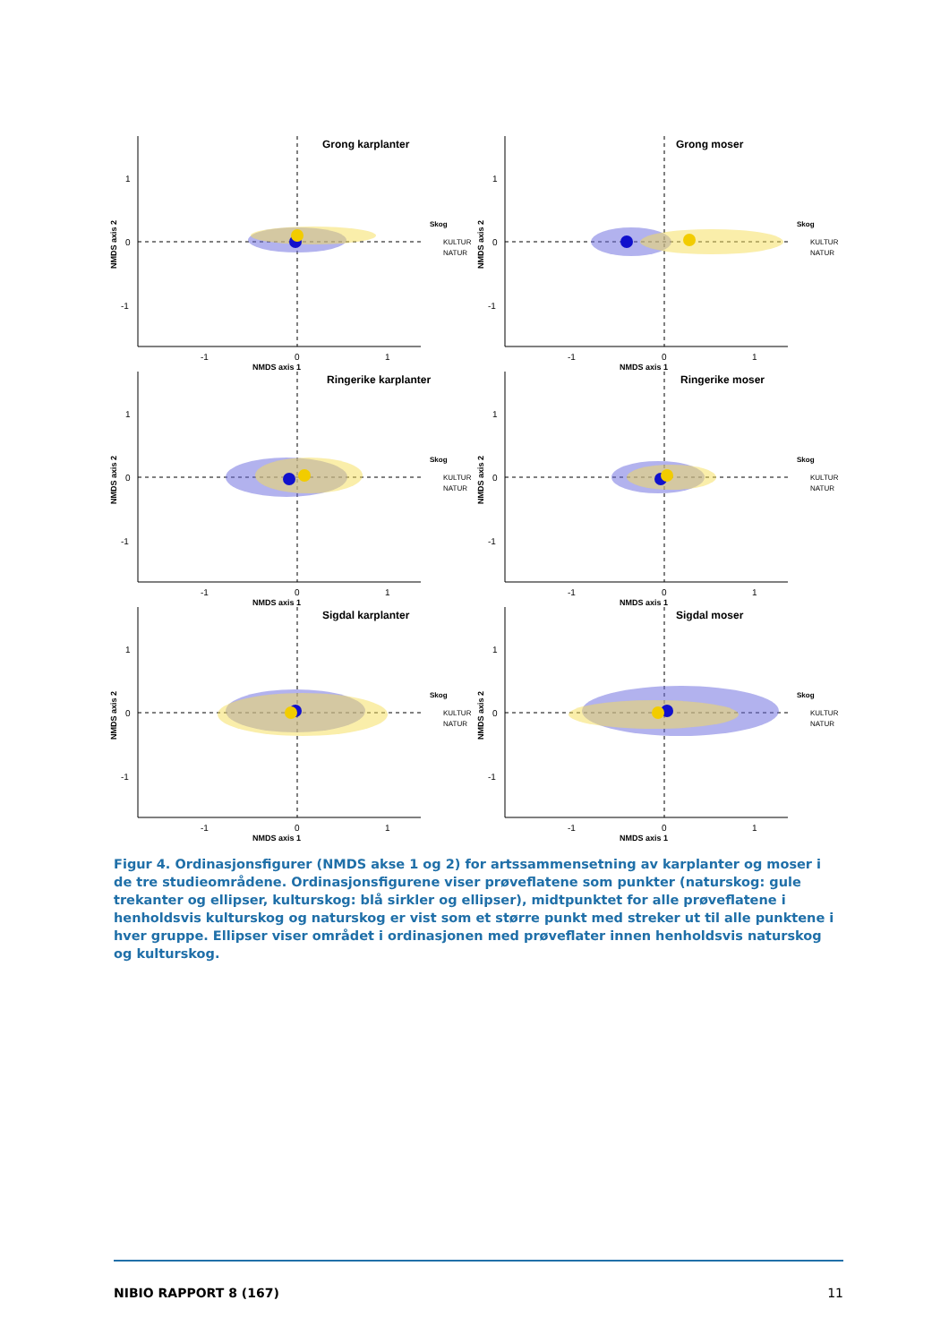.
Grong karplanter
1
0
-1
-1
0
1
NMDS axis 1
NMDS axis 2
Skog
KULTUR
NATUR
Grong moser
1
0
-1
-1
0
1
NMDS axis 1
NMDS axis 2
Skog
KULTUR
NATUR
Ringerike karplanter
1
0
-1
-1
0
1
NMDS axis 1
NMDS axis 2
Skog
KULTUR
NATUR
Ringerike moser
1
0
-1
-1
0
1
NMDS axis 1
NMDS axis 2
Skog
KULTUR
NATUR
Sigdal karplanter
1
0
-1
-1
0
1
NMDS axis 1
NMDS axis 2
Skog
KULTUR
NATUR
Sigdal moser
1
0
-1
-1
0
1
NMDS axis 1
NMDS axis 2
Skog
KULTUR
NATUR
Figur 4. Ordinasjonsfigurer (NMDS akse 1 og 2) for artssammensetning av karplanter og moser i de tre studieområdene. Ordinasjonsfigurene viser prøveflatene som punkter (naturskog: gule trekanter og ellipser, kulturskog: blå sirkler og ellipser), midtpunktet for alle prøveflatene i henholdsvis kulturskog og naturskog er vist som et større punkt med streker ut til alle punktene i hver gruppe. Ellipser viser området i ordinasjonen med prøveflater innen henholdsvis naturskog og kulturskog.
NIBIO RAPPORT 8 (167) 11